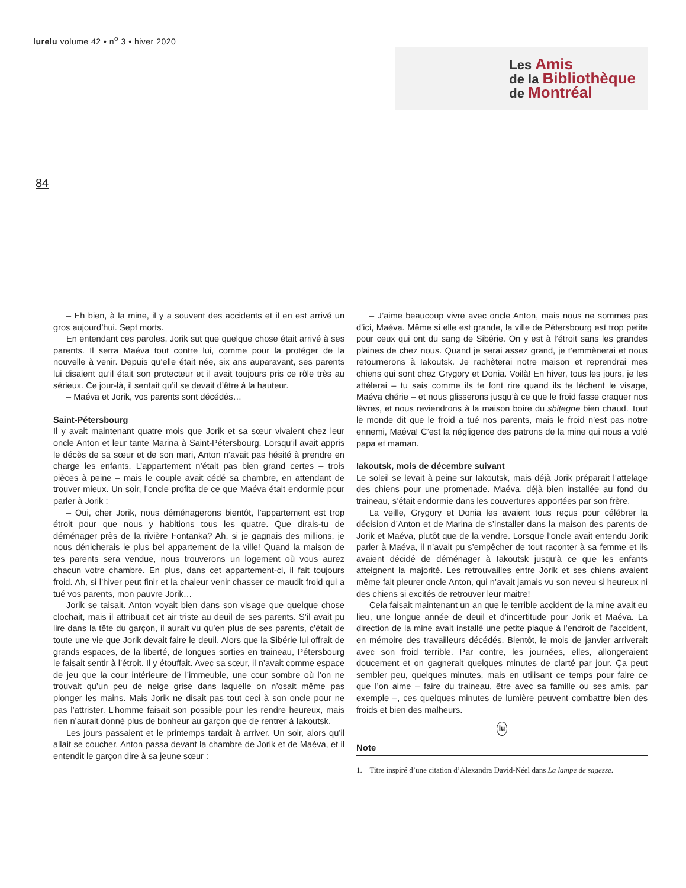lurelu volume 42 • n<sup>o</sup> 3 • hiver 2020
Les Amis
de la Bibliothèque
de Montréal
84
– Eh bien, à la mine, il y a souvent des accidents et il en est arrivé un gros aujourd’hui. Sept morts.
En entendant ces paroles, Jorik sut que quelque chose était arrivé à ses parents. Il serra Maéva tout contre lui, comme pour la protéger de la nouvelle à venir. Depuis qu’elle était née, six ans auparavant, ses parents lui disaient qu’il était son protecteur et il avait toujours pris ce rôle très au sérieux. Ce jour-là, il sentait qu’il se devait d’être à la hauteur.
– Maéva et Jorik, vos parents sont décédés…
Saint-Pétersbourg
Il y avait maintenant quatre mois que Jorik et sa sœur vivaient chez leur oncle Anton et leur tante Marina à Saint-Pétersbourg. Lorsqu’il avait appris le décès de sa sœur et de son mari, Anton n’avait pas hésité à prendre en charge les enfants. L’appartement n’était pas bien grand certes – trois pièces à peine – mais le couple avait cédé sa chambre, en attendant de trouver mieux. Un soir, l’oncle profita de ce que Maéva était endormie pour parler à Jorik :
– Oui, cher Jorik, nous déménagerons bientôt, l’appartement est trop étroit pour que nous y habitions tous les quatre. Que dirais-tu de déménager près de la rivière Fontanka? Ah, si je gagnais des millions, je nous dénicherais le plus bel appartement de la ville! Quand la maison de tes parents sera vendue, nous trouverons un logement où vous aurez chacun votre chambre. En plus, dans cet appartement-ci, il fait toujours froid. Ah, si l’hiver peut finir et la chaleur venir chasser ce maudit froid qui a tué vos parents, mon pauvre Jorik…
Jorik se taisait. Anton voyait bien dans son visage que quelque chose clochait, mais il attribuait cet air triste au deuil de ses parents. S’il avait pu lire dans la tête du garçon, il aurait vu qu’en plus de ses parents, c’était de toute une vie que Jorik devait faire le deuil. Alors que la Sibérie lui offrait de grands espaces, de la liberté, de longues sorties en traineau, Pétersbourg le faisait sentir à l’étroit. Il y étouffait. Avec sa sœur, il n’avait comme espace de jeu que la cour intérieure de l’immeuble, une cour sombre où l’on ne trouvait qu’un peu de neige grise dans laquelle on n’osait même pas plonger les mains. Mais Jorik ne disait pas tout ceci à son oncle pour ne pas l’attrister. L’homme faisait son possible pour les rendre heureux, mais rien n’aurait donné plus de bonheur au garçon que de rentrer à Iakoutsk.
Les jours passaient et le printemps tardait à arriver. Un soir, alors qu’il allait se coucher, Anton passa devant la chambre de Jorik et de Maéva, et il entendit le garçon dire à sa jeune sœur :
– J’aime beaucoup vivre avec oncle Anton, mais nous ne sommes pas d’ici, Maéva. Même si elle est grande, la ville de Pétersbourg est trop petite pour ceux qui ont du sang de Sibérie. On y est à l’étroit sans les grandes plaines de chez nous. Quand je serai assez grand, je t’emmènerai et nous retournerons à Iakoutsk. Je rachèterai notre maison et reprendrai mes chiens qui sont chez Grygory et Donia. Voilà! En hiver, tous les jours, je les attèlerai – tu sais comme ils te font rire quand ils te lèchent le visage, Maéva chérie – et nous glisserons jusqu’à ce que le froid fasse craquer nos lèvres, et nous reviendrons à la maison boire du sbitegne bien chaud. Tout le monde dit que le froid a tué nos parents, mais le froid n’est pas notre ennemi, Maéva! C’est la négligence des patrons de la mine qui nous a volé papa et maman.
Iakoutsk, mois de décembre suivant
Le soleil se levait à peine sur Iakoutsk, mais déjà Jorik préparait l’attelage des chiens pour une promenade. Maéva, déjà bien installée au fond du traineau, s’était endormie dans les couvertures apportées par son frère.
La veille, Grygory et Donia les avaient tous reçus pour célébrer la décision d’Anton et de Marina de s’installer dans la maison des parents de Jorik et Maéva, plutôt que de la vendre. Lorsque l’oncle avait entendu Jorik parler à Maéva, il n’avait pu s’empêcher de tout raconter à sa femme et ils avaient décidé de déménager à Iakoutsk jusqu’à ce que les enfants atteignent la majorité. Les retrouvailles entre Jorik et ses chiens avaient même fait pleurer oncle Anton, qui n’avait jamais vu son neveu si heureux ni des chiens si excités de retrouver leur maitre!
Cela faisait maintenant un an que le terrible accident de la mine avait eu lieu, une longue année de deuil et d’incertitude pour Jorik et Maéva. La direction de la mine avait installé une petite plaque à l’endroit de l’accident, en mémoire des travailleurs décédés. Bientôt, le mois de janvier arriverait avec son froid terrible. Par contre, les journées, elles, allongeraient doucement et on gagnerait quelques minutes de clarté par jour. Ça peut sembler peu, quelques minutes, mais en utilisant ce temps pour faire ce que l’on aime – faire du traineau, être avec sa famille ou ses amis, par exemple –, ces quelques minutes de lumière peuvent combattre bien des froids et bien des malheurs.
lu
Note
1. Titre inspiré d’une citation d’Alexandra David-Néel dans La lampe de sagesse.